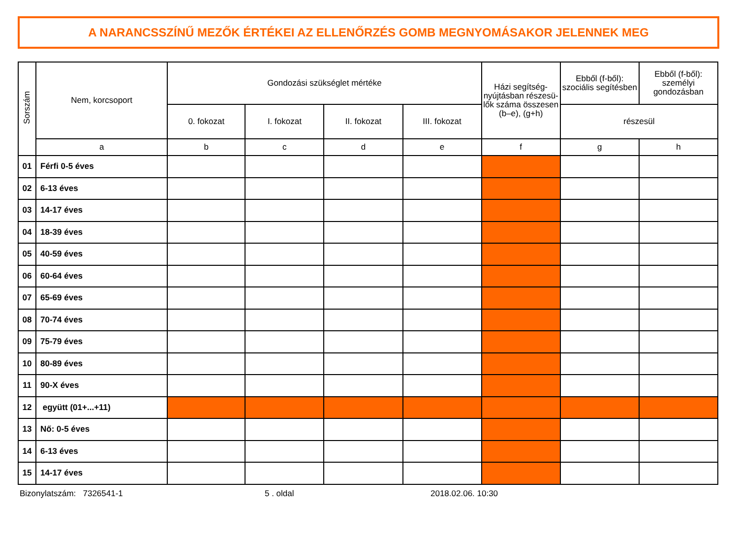A NARANCSSZÍNŰ MEZŐK ÉRTÉKEI AZ ELLENŐRZÉS GOMB MEGNYOMÁSAKOR JELENNEK MEG
| Sorszám | Nem, korcsoport | Gondozási szükséglet mértéke | | | | Házi segítség-nyújtásban részesü-lők száma összesen (b–e), (g+h) | Ebből (f-ből): szociális segítésben | Ebből (f-ből): személyi gondozásban |
| --- | --- | --- | --- | --- | --- | --- | --- | --- |
| | | 0. fokozat | I. fokozat | II. fokozat | III. fokozat | | részesül | |
| | a | b | c | d | e | f | g | h |
| 01 | Férfi 0-5 éves | | | | | | | |
| 02 | 6-13 éves | | | | | | | |
| 03 | 14-17 éves | | | | | | | |
| 04 | 18-39 éves | | | | | | | |
| 05 | 40-59 éves | | | | | | | |
| 06 | 60-64 éves | | | | | | | |
| 07 | 65-69 éves | | | | | | | |
| 08 | 70-74 éves | | | | | | | |
| 09 | 75-79 éves | | | | | | | |
| 10 | 80-89 éves | | | | | | | |
| 11 | 90-X éves | | | | | | | |
| 12 | együtt (01+...+11) | | | | | | | |
| 13 | Nő: 0-5 éves | | | | | | | |
| 14 | 6-13 éves | | | | | | | |
| 15 | 14-17 éves | | | | | | | |
Bizonylatszám: 7326541-1 5 . oldal 2018.02.06. 10:30